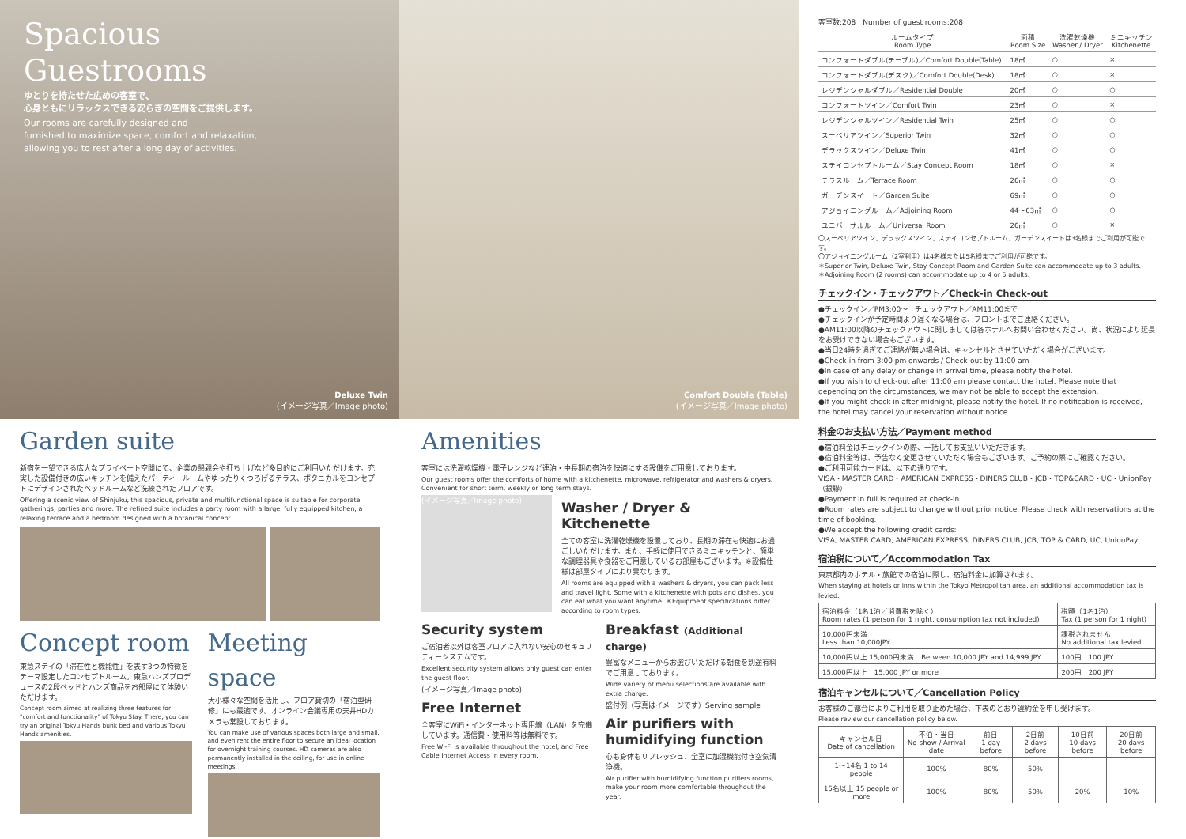Spacious
Guestrooms
ゆとりを持たせた広めの客室で、
心身ともにリラックスできる安らぎの空間をご提供します。
Our rooms are carefully designed and
furnished to maximize space, comfort and relaxation,
allowing you to rest after a long day of activities.
Deluxe Twin
(イメージ写真／Image photo)
Comfort Double (Table)
(イメージ写真／Image photo)
Garden suite
新宿を一望できる広大なプライベート空間にて、企業の懇親会や打ち上げなど多目的にご利用いただけます。充実した設備付きの広いキッチンを備えたパーティールームやゆったりくつろげるテラス、ボタニカルをコンセプトにデザインされたベッドルームなど洗練されたフロアです。
Offering a scenic view of Shinjuku, this spacious, private and multifunctional space is suitable for corporate gatherings, parties and more. The refined suite includes a party room with a large, fully equipped kitchen, a relaxing terrace and a bedroom designed with a botanical concept.
Concept room
東急ステイの「滞在性と機能性」を表す3つの特徴をテーマ設定したコンセプトルーム。東急ハンズプロデュースの2段ベッドとハンズ商品をお部屋にて体験いただけます。
Concept room aimed at realizing three features for "comfort and functionality" of Tokyu Stay. There, you can try an original Tokyu Hands bunk bed and various Tokyu Hands amenities.
Meeting space
大小様々な空間を活用し、フロア貸切の「宿泊型研修」にも最適です。オンライン会議専用の天井HDカメラも常設しております。
You can make use of various spaces both large and small, and even rent the entire floor to secure an ideal location for overnight training courses. HD cameras are also permanently installed in the ceiling, for use in online meetings.
Amenities
客室には洗濯乾燥機・電子レンジなど連泊・中長期の宿泊を快適にする設備をご用意しております。
Our guest rooms offer the comforts of home with a kitchenette, microwave, refrigerator and washers & dryers. Convenient for short term, weekly or long term stays.
(イメージ写真／Image photo)
Washer / Dryer & Kitchenette
全ての客室に洗濯乾燥機を設置しており、長期の滞在も快適にお過ごしいただけます。また、手軽に使用できるミニキッチンと、簡単な調理器具や食器をご用意しているお部屋もございます。※設備仕様は部屋タイプにより異なります。
All rooms are equipped with a washers & dryers, you can pack less and travel light. Some with a kitchenette with pots and dishes, you can eat what you want anytime. ＊Equipment specifications differ according to room types.
Security system
ご宿泊者以外は客室フロアに入れない安心のセキュリティーシステムです。
Excellent security system allows only guest can enter the guest floor.
(イメージ写真／Image photo)
Free Internet
全客室にWiFi・インターネット専用線（LAN）を完備しています。通信費・使用料等は無料です。
Free Wi-Fi is available throughout the hotel, and Free Cable Internet Access in every room.
Breakfast (Additional charge)
豊富なメニューからお選びいただける朝食を別途有料でご用意しております。
Wide variety of menu selections are available with extra charge.
盛付例（写真はイメージです）Serving sample
Air purifiers with humidifying function
心も身体もリフレッシュ、全室に加湿機能付き空気清浄機。
Air purifier with humidifying function purifiers rooms, make your room more comfortable throughout the year.
客室数:208　Number of guest rooms:208
| ルームタイプ Room Type | 面積 Room Size | 洗濯乾燥機 Washer / Dryer | ミニキッチン Kitchenette |
| --- | --- | --- | --- |
| コンフォートダブル(テーブル)／Comfort Double(Table) | 18㎡ | ○ | × |
| コンフォートダブル(デスク)／Comfort Double(Desk) | 18㎡ | ○ | × |
| レジデンシャルダブル／Residential Double | 20㎡ | ○ | ○ |
| コンフォートツイン／Comfort Twin | 23㎡ | ○ | × |
| レジデンシャルツイン／Residential Twin | 25㎡ | ○ | ○ |
| スーペリアツイン／Superior Twin | 32㎡ | ○ | ○ |
| デラックスツイン／Deluxe Twin | 41㎡ | ○ | ○ |
| ステイコンセプトルーム／Stay Concept Room | 18㎡ | ○ | × |
| テラスルーム／Terrace Room | 26㎡ | ○ | ○ |
| ガーデンスイート／Garden Suite | 69㎡ | ○ | ○ |
| アジョイニングルーム／Adjoining Room | 44〜63㎡ | ○ | ○ |
| ユニバーサルルーム／Universal Room | 26㎡ | ○ | × |
〇スーペリアツイン、デラックスツイン、ステイコンセプトルーム、ガーデンスイートは3名様までご利用が可能です。
〇アジョイニングルーム（2室利用）は4名様または5名様までご利用が可能です。
＊Superior Twin, Deluxe Twin, Stay Concept Room and Garden Suite can accommodate up to 3 adults.
＊Adjoining Room (2 rooms) can accommodate up to 4 or 5 adults.
チェックイン・チェックアウト／Check-in Check-out
●チェックイン／PM3:00〜　チェックアウト／AM11:00まで
●チェックインが予定時間より遅くなる場合は、フロントまでご連絡ください。
●AM11:00以降のチェックアウトに関しましては各ホテルへお問い合わせください。尚、状況により延長をお受けできない場合もございます。
●当日24時を過ぎてご連絡が無い場合は、キャンセルとさせていただく場合がございます。
●Check-in from 3:00 pm onwards / Check-out by 11:00 am
●In case of any delay or change in arrival time, please notify the hotel.
●If you wish to check-out after 11:00 am please contact the hotel. Please note that depending on the circumstances, we may not be able to accept the extension.
●If you might check in after midnight, please notify the hotel. If no notification is received, the hotel may cancel your reservation without notice.
料金のお支払い方法／Payment method
●宿泊料金はチェックインの際、一括してお支払いいただきます。
●宿泊料金等は、予告なく変更させていただく場合もございます。ご予約の際にご確認ください。
●ご利用可能カードは、以下の通りです。
VISA・MASTER CARD・AMERICAN EXPRESS・DINERS CLUB・JCB・TOP&CARD・UC・UnionPay（銀聯）
●Payment in full is required at check-in.
●Room rates are subject to change without prior notice. Please check with reservations at the time of booking.
●We accept the following credit cards:
VISA, MASTER CARD, AMERICAN EXPRESS, DINERS CLUB, JCB, TOP & CARD, UC, UnionPay
宿泊税について／Accommodation Tax
東京都内のホテル・旅館での宿泊に際し、宿泊料金に加算されます。
When staying at hotels or inns within the Tokyo Metropolitan area, an additional accommodation tax is levied.
| 宿泊料金（1名1泊／消費税を除く） Room rates (1 person for 1 night, consumption tax not included) | 税額（1名1泊） Tax (1 person for 1 night) |
| 10,000円未満 Less than 10,000JPY | 課税されません No additional tax levied |
| 10,000円以上 15,000円未満 Between 10,000 JPY and 14,999 JPY | 100円 100 JPY |
| 15,000円以上 15,000 JPY or more | 200円 200 JPY |
宿泊キャンセルについて／Cancellation Policy
お客様のご都合によりご利用を取り止めた場合、下表のとおり違約金を申し受けます。
Please review our cancellation policy below.
| キャンセル日 Date of cancellation | 不泊・当日 No-show / Arrival date | 前日 1 day before | 2日前 2 days before | 10日前 10 days before | 20日前 20 days before |
| 1〜14名 1 to 14 people | 100% | 80% | 50% | – | – |
| 15名以上 15 people or more | 100% | 80% | 50% | 20% | 10% |